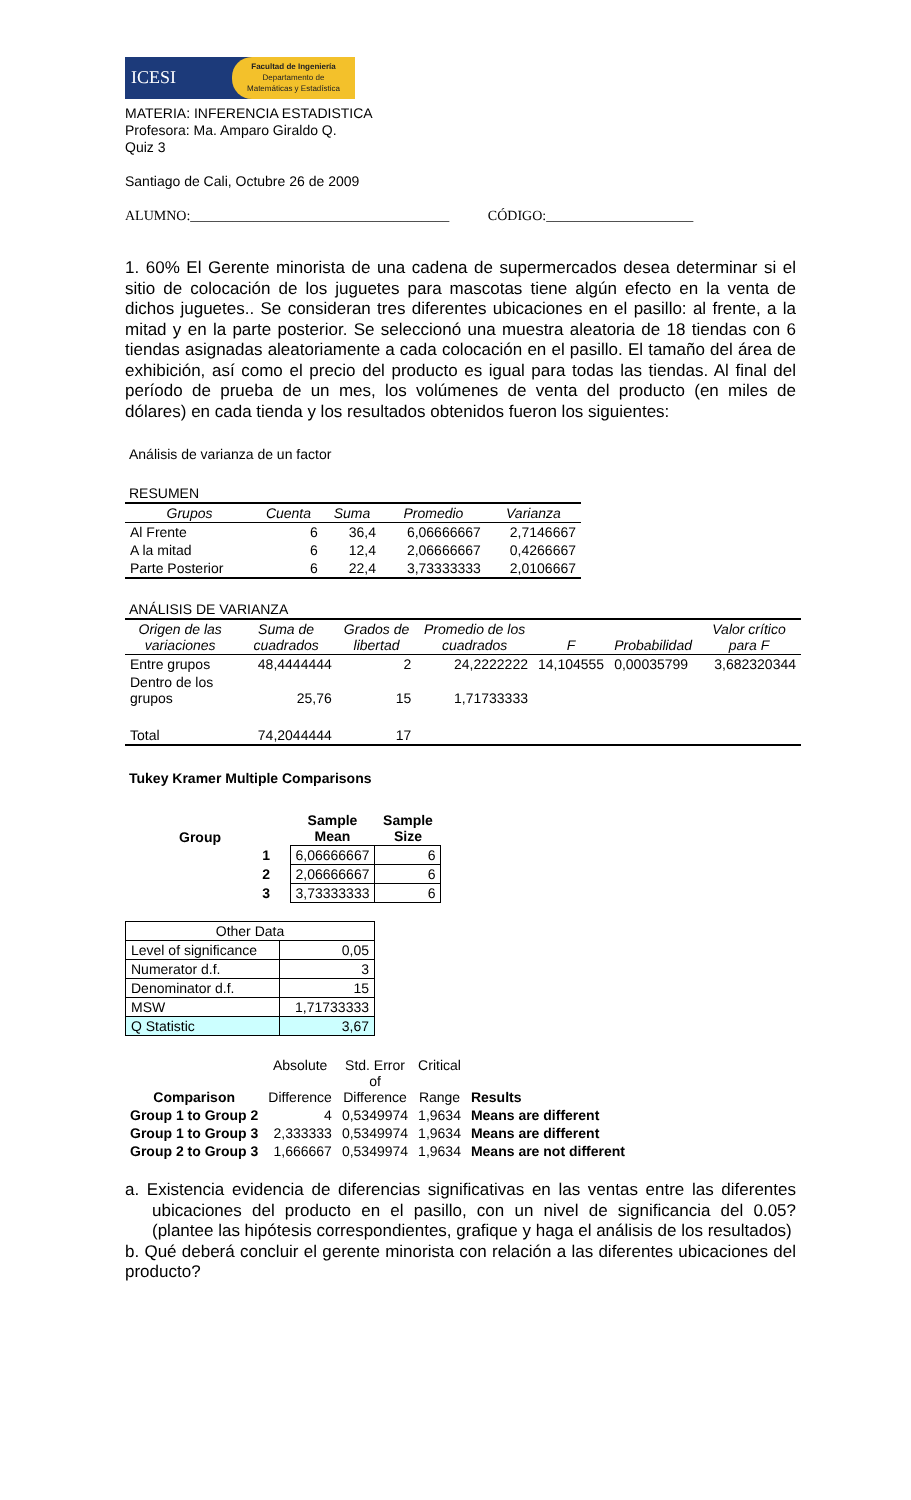ICESI
Facultad de Ingeniería
Departamento de
Matemáticas y Estadística
MATERIA: INFERENCIA ESTADISTICA
Profesora: Ma. Amparo Giraldo Q.
Quiz 3
Santiago de Cali, Octubre 26 de 2009
ALUMNO:_____________________________________ CÓDIGO:_____________________
1. 60% El Gerente minorista de una cadena de supermercados desea determinar si el sitio de colocación de los juguetes para mascotas tiene algún efecto en la venta de dichos juguetes.. Se consideran tres diferentes ubicaciones en el pasillo: al frente, a la mitad y en la parte posterior. Se seleccionó una muestra aleatoria de 18 tiendas con 6 tiendas asignadas aleatoriamente a cada colocación en el pasillo. El tamaño del área de exhibición, así como el precio del producto es igual para todas las tiendas. Al final del período de prueba de un mes, los volúmenes de venta del producto (en miles de dólares) en cada tienda y los resultados obtenidos fueron los siguientes:
Análisis de varianza de un factor
RESUMEN
| Grupos | Cuenta | Suma | Promedio | Varianza |
| --- | --- | --- | --- | --- |
| Al Frente | 6 | 36,4 | 6,06666667 | 2,7146667 |
| A la mitad | 6 | 12,4 | 2,06666667 | 0,4266667 |
| Parte Posterior | 6 | 22,4 | 3,73333333 | 2,0106667 |
ANÁLISIS DE VARIANZA
| Origen de las variaciones | Suma de cuadrados | Grados de libertad | Promedio de los cuadrados | F | Probabilidad | Valor crítico para F |
| --- | --- | --- | --- | --- | --- | --- |
| Entre grupos | 48,4444444 | 2 | 24,2222222 | 14,104555 | 0,00035799 | 3,682320344 |
| Dentro de los grupos | 25,76 | 15 | 1,71733333 | | | |
| Total | 74,2044444 | 17 | | | | |
Tukey Kramer Multiple Comparisons
| Group | | Sample Mean | Sample Size |
| --- | --- | --- | --- |
| 1 | | 6,06666667 | 6 |
| 2 | | 2,06666667 | 6 |
| 3 | | 3,73333333 | 6 |
| Other Data | |
| Level of significance | 0,05 |
| Numerator d.f. | 3 |
| Denominator d.f. | 15 |
| MSW | 1,71733333 |
| Q Statistic | 3,67 |
| Comparison | Absolute Difference | Std. Error of Difference | Critical Range | Results |
| --- | --- | --- | --- | --- |
| Group 1 to Group 2 | 4 | 0,5349974 | 1,9634 | Means are different |
| Group 1 to Group 3 | 2,333333 | 0,5349974 | 1,9634 | Means are different |
| Group 2 to Group 3 | 1,666667 | 0,5349974 | 1,9634 | Means are not different |
a. Existencia evidencia de diferencias significativas en las ventas entre las diferentes ubicaciones del producto en el pasillo, con un nivel de significancia del 0.05? (plantee las hipótesis correspondientes, grafique y haga el análisis de los resultados)
b. Qué deberá concluir el gerente minorista con relación a las diferentes ubicaciones del producto?